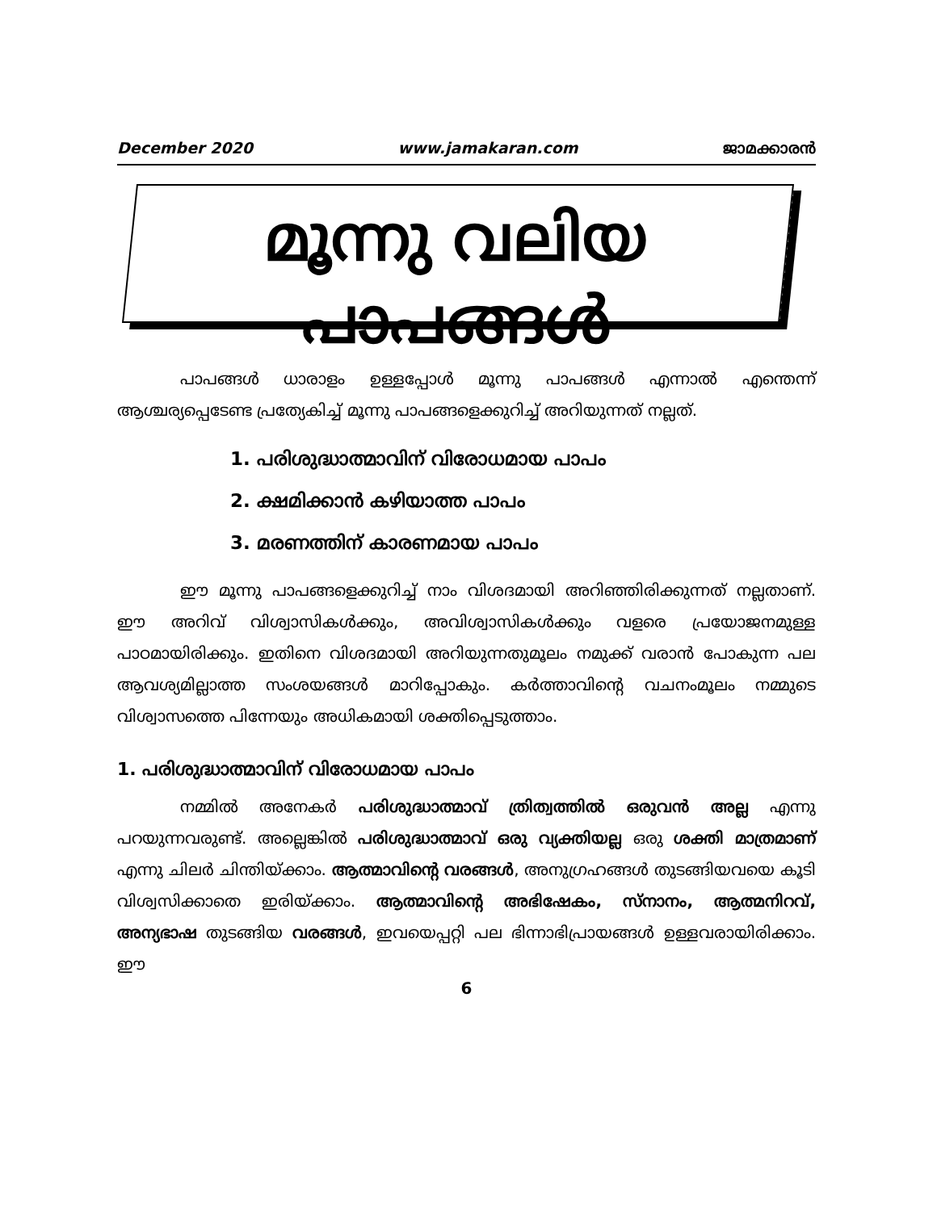December 2020 www.jamakaran.com ജാമക്കാരൻ
മൂന്നു വലിയ പാപങ്ങൾ
പാപങ്ങൾ ധാരാളം ഉള്ളപ്പോൾ മൂന്നു പാപങ്ങൾ എന്നാൽ എന്തെന്ന് ആശ്ചര്യപ്പെടേണ്ട പ്രത്യേകിച്ച് മൂന്നു പാപങ്ങളെക്കുറിച്ച് അറിയുന്നത് നല്ലത്.
1. പരിശുദ്ധാത്മാവിന് വിരോധമായ പാപം
2. ക്ഷമിക്കാൻ കഴിയാത്ത പാപം
3. മരണത്തിന് കാരണമായ പാപം
ഈ മൂന്നു പാപങ്ങളെക്കുറിച്ച് നാം വിശദമായി അറിഞ്ഞിരിക്കുന്നത് നല്ലതാണ്. ഈ അറിവ് വിശ്വാസികൾക്കും, അവിശ്വാസികൾക്കും വളരെ പ്രയോജനമുള്ള പാഠമായിരിക്കും. ഇതിനെ വിശദമായി അറിയുന്നതുമൂലം നമുക്ക് വരാൻ പോകുന്ന പല ആവശ്യമില്ലാത്ത സംശയങ്ങൾ മാറിപ്പോകും. കർത്താവിന്റെ വചനംമൂലം നമ്മുടെ വിശ്വാസത്തെ പിന്നേയും അധികമായി ശക്തിപ്പെടുത്താം.
1. പരിശുദ്ധാത്മാവിന് വിരോധമായ പാപം
നമ്മിൽ അനേകർ പരിശുദ്ധാത്മാവ് ത്രിത്വത്തിൽ ഒരുവൻ അല്ല എന്നു പറയുന്നവരുണ്ട്. അല്ലെങ്കിൽ പരിശുദ്ധാത്മാവ് ഒരു വ്യക്തിയല്ല ഒരു ശക്തി മാത്രമാണ് എന്നു ചിലർ ചിന്തിയ്ക്കാം. ആത്മാവിന്റെ വരങ്ങൾ, അനുഗ്രഹങ്ങൾ തുടങ്ങിയവയെ കൂടി വിശ്വസിക്കാതെ ഇരിയ്ക്കാം. ആത്മാവിന്റെ അഭിഷേകം, സ്നാനം, ആത്മനിറവ്, അന്യഭാഷ തുടങ്ങിയ വരങ്ങൾ, ഇവയെപ്പറ്റി പല ഭിന്നാഭിപ്രായങ്ങൾ ഉള്ളവരായിരിക്കാം. ഈ
6